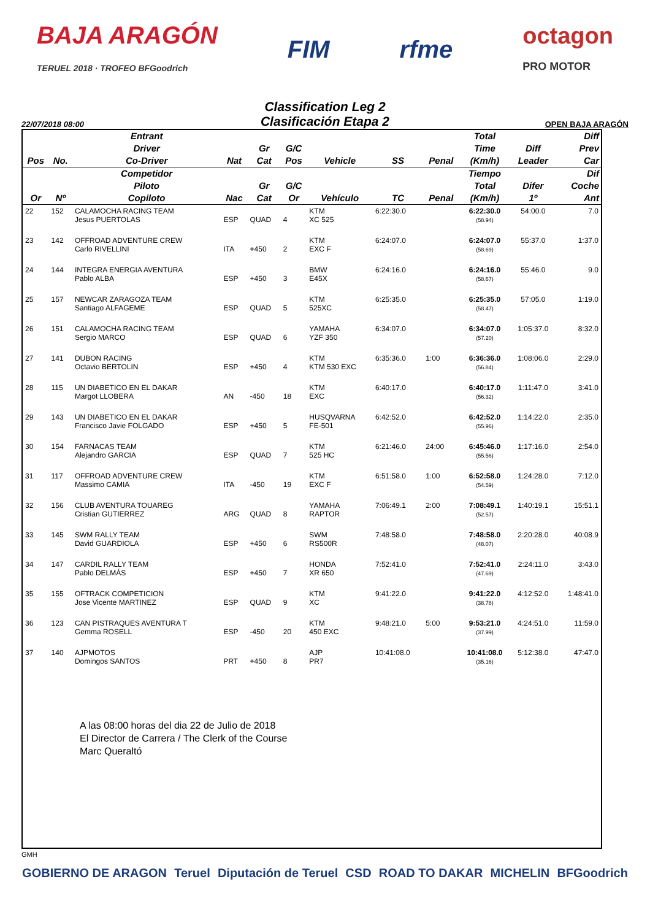BAJA ARAGÓN
TERUEL 2018 · TROFEO BFGoodrich FIM rfme octagon
PRO MOTOR
22/07/2018 08:00
Classification Leg 2
Clasificación Etapa 2
OPEN BAJA ARAGÓN
| Pos | No. | Entrant Driver Co-Driver | Nat | Gr Cat | G/C Pos | Vehicle | SS | Penal | Total Time (Km/h) | Diff Leader | Diff Prev Car |
| --- | --- | --- | --- | --- | --- | --- | --- | --- | --- | --- | --- |
| Or | Nº | Competidor Piloto Copiloto | Nac | Gr Cat | G/C Or | Vehículo | TC | Penal | Tiempo Total (Km/h) | Difer 1º | Dif Coche Ant |
| 22 | 152 | CALAMOCHA RACING TEAM Jesus PUERTOLAS | ESP | QUAD | 4 | KTM XC 525 | 6:22:30.0 | | 6:22:30.0 (58.94) | 54:00.0 | 7.0 |
| 23 | 142 | OFFROAD ADVENTURE CREW Carlo RIVELLINI | ITA | +450 | 2 | KTM EXC F | 6:24:07.0 | | 6:24:07.0 (58.69) | 55:37.0 | 1:37.0 |
| 24 | 144 | INTEGRA ENERGIA AVENTURA Pablo ALBA | ESP | +450 | 3 | BMW E45X | 6:24:16.0 | | 6:24:16.0 (58.67) | 55:46.0 | 9.0 |
| 25 | 157 | NEWCAR ZARAGOZA TEAM Santiago ALFAGEME | ESP | QUAD | 5 | KTM 525XC | 6:25:35.0 | | 6:25:35.0 (58.47) | 57:05.0 | 1:19.0 |
| 26 | 151 | CALAMOCHA RACING TEAM Sergio MARCO | ESP | QUAD | 6 | YAMAHA YZF 350 | 6:34:07.0 | | 6:34:07.0 (57.20) | 1:05:37.0 | 8:32.0 |
| 27 | 141 | DUBON RACING Octavio BERTOLIN | ESP | +450 | 4 | KTM KTM 530 EXC | 6:35:36.0 | 1:00 | 6:36:36.0 (56.84) | 1:08:06.0 | 2:29.0 |
| 28 | 115 | UN DIABETICO EN EL DAKAR Margot LLOBERA | AN | -450 | 18 | KTM EXC | 6:40:17.0 | | 6:40:17.0 (56.32) | 1:11:47.0 | 3:41.0 |
| 29 | 143 | UN DIABETICO EN EL DAKAR Francisco Javie FOLGADO | ESP | +450 | 5 | HUSQVARNA FE-501 | 6:42:52.0 | | 6:42:52.0 (55.96) | 1:14:22.0 | 2:35.0 |
| 30 | 154 | FARNACAS TEAM Alejandro GARCIA | ESP | QUAD | 7 | KTM 525 HC | 6:21:46.0 | 24:00 | 6:45:46.0 (55.56) | 1:17:16.0 | 2:54.0 |
| 31 | 117 | OFFROAD ADVENTURE CREW Massimo CAMIA | ITA | -450 | 19 | KTM EXC F | 6:51:58.0 | 1:00 | 6:52:58.0 (54.59) | 1:24:28.0 | 7:12.0 |
| 32 | 156 | CLUB AVENTURA TOUAREG Cristian GUTIERREZ | ARG | QUAD | 8 | YAMAHA RAPTOR | 7:06:49.1 | 2:00 | 7:08:49.1 (52.57) | 1:40:19.1 | 15:51.1 |
| 33 | 145 | SWM RALLY TEAM David GUARDIOLA | ESP | +450 | 6 | SWM RS500R | 7:48:58.0 | | 7:48:58.0 (48.07) | 2:20:28.0 | 40:08.9 |
| 34 | 147 | CARDIL RALLY TEAM Pablo DELMÁS | ESP | +450 | 7 | HONDA XR 650 | 7:52:41.0 | | 7:52:41.0 (47.69) | 2:24:11.0 | 3:43.0 |
| 35 | 155 | OFTRACK COMPETICION Jose Vicente MARTINEZ | ESP | QUAD | 9 | KTM XC | 9:41:22.0 | | 9:41:22.0 (38.78) | 4:12:52.0 | 1:48:41.0 |
| 36 | 123 | CAN PISTRAQUES AVENTURA T Gemma ROSELL | ESP | -450 | 20 | KTM 450 EXC | 9:48:21.0 | 5:00 | 9:53:21.0 (37.99) | 4:24:51.0 | 11:59.0 |
| 37 | 140 | AJPMOTOS Domingos SANTOS | PRT | +450 | 8 | AJP PR7 | 10:41:08.0 | | 10:41:08.0 (35.16) | 5:12:38.0 | 47:47.0 |
A las 08:00 horas del dia 22 de Julio de 2018
El Director de Carrera / The Clerk of the Course
Marc Queraltó
GMH
GOBIERNO DE ARAGON Teruel Diputación de Teruel CSD ROAD TO DAKAR MICHELIN BFGoodrich